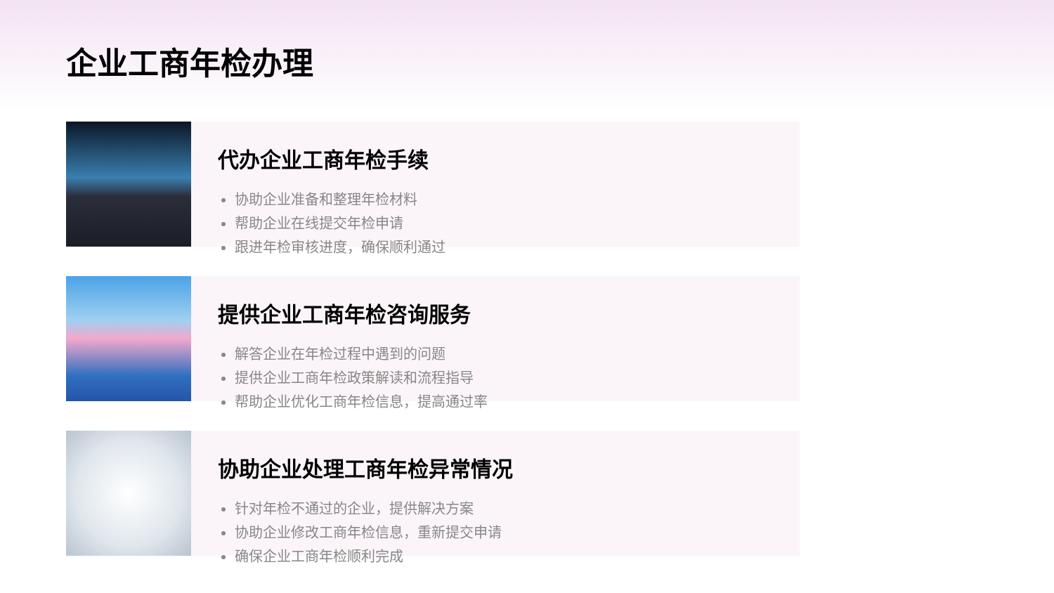企业工商年检办理
代办企业工商年检手续
协助企业准备和整理年检材料
帮助企业在线提交年检申请
跟进年检审核进度，确保顺利通过
提供企业工商年检咨询服务
解答企业在年检过程中遇到的问题
提供企业工商年检政策解读和流程指导
帮助企业优化工商年检信息，提高通过率
协助企业处理工商年检异常情况
针对年检不通过的企业，提供解决方案
协助企业修改工商年检信息，重新提交申请
确保企业工商年检顺利完成